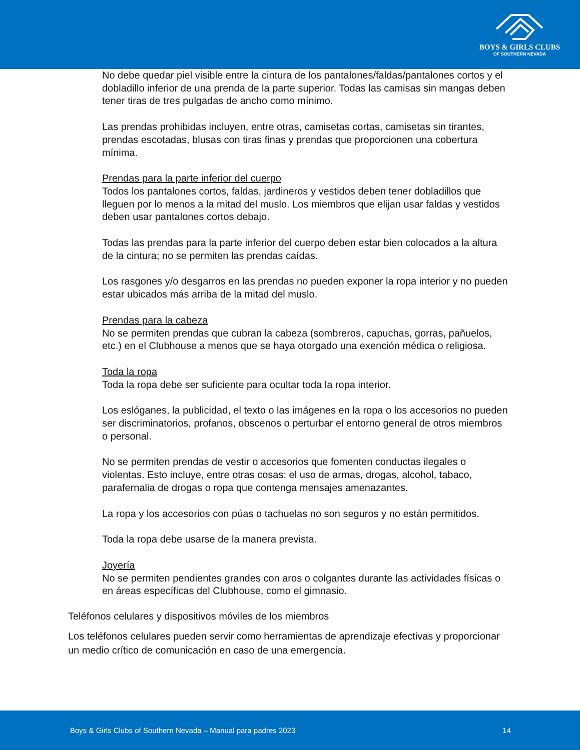BOYS & GIRLS CLUBS
OF SOUTHERN NEVADA
No debe quedar piel visible entre la cintura de los pantalones/faldas/pantalones cortos y el dobladillo inferior de una prenda de la parte superior. Todas las camisas sin mangas deben tener tiras de tres pulgadas de ancho como mínimo.
Las prendas prohibidas incluyen, entre otras, camisetas cortas, camisetas sin tirantes, prendas escotadas, blusas con tiras finas y prendas que proporcionen una cobertura mínima.
Prendas para la parte inferior del cuerpo
Todos los pantalones cortos, faldas, jardineros y vestidos deben tener dobladillos que lleguen por lo menos a la mitad del muslo. Los miembros que elijan usar faldas y vestidos deben usar pantalones cortos debajo.
Todas las prendas para la parte inferior del cuerpo deben estar bien colocados a la altura de la cintura; no se permiten las prendas caídas.
Los rasgones y/o desgarros en las prendas no pueden exponer la ropa interior y no pueden estar ubicados más arriba de la mitad del muslo.
Prendas para la cabeza
No se permiten prendas que cubran la cabeza (sombreros, capuchas, gorras, pañuelos, etc.) en el Clubhouse a menos que se haya otorgado una exención médica o religiosa.
Toda la ropa
Toda la ropa debe ser suficiente para ocultar toda la ropa interior.
Los eslóganes, la publicidad, el texto o las imágenes en la ropa o los accesorios no pueden ser discriminatorios, profanos, obscenos o perturbar el entorno general de otros miembros o personal.
No se permiten prendas de vestir o accesorios que fomenten conductas ilegales o violentas. Esto incluye, entre otras cosas: el uso de armas, drogas, alcohol, tabaco, parafernalia de drogas o ropa que contenga mensajes amenazantes.
La ropa y los accesorios con púas o tachuelas no son seguros y no están permitidos.
Toda la ropa debe usarse de la manera prevista.
Joyería
No se permiten pendientes grandes con aros o colgantes durante las actividades físicas o en áreas específicas del Clubhouse, como el gimnasio.
Teléfonos celulares y dispositivos móviles de los miembros
Los teléfonos celulares pueden servir como herramientas de aprendizaje efectivas y proporcionar un medio crítico de comunicación en caso de una emergencia.
Boys & Girls Clubs of Southern Nevada – Manual para padres 2023 14